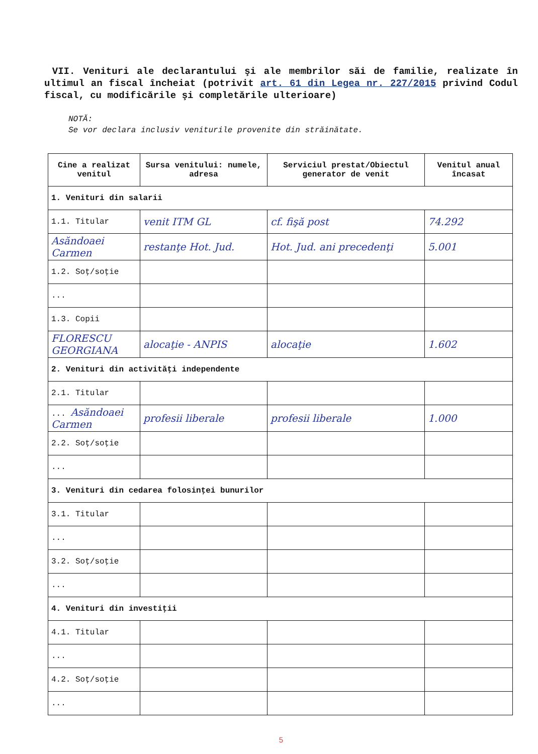VII. Venituri ale declarantului şi ale membrilor săi de familie, realizate în ultimul an fiscal încheiat (potrivit art. 61 din Legea nr. 227/2015 privind Codul fiscal, cu modificările şi completările ulterioare)
NOTĂ:
Se vor declara inclusiv veniturile provenite din străinătate.
| Cine a realizat venitul | Sursa venitului: numele, adresa | Serviciul prestat/Obiectul generator de venit | Venitul anual încasat |
| --- | --- | --- | --- |
| 1. Venituri din salarii | | | |
| 1.1. Titular | venit ITM GL | cf. fişă post | 74.292 |
| Asăndoaei Carmen | restanţe Hot. Jud. | Hot. Jud. ani precedenţi | 5.001 |
| 1.2. Soţ/soţie | | | |
| ... | | | |
| 1.3. Copii | | | |
| FLORESCU GEORGIANA | alocaţie - ANPIS | alocaţie | 1.602 |
| 2. Venituri din activităţi independente | | | |
| 2.1. Titular | | | |
| ... Asăndoaei Carmen | profesii liberale | profesii liberale | 1.000 |
| 2.2. Soţ/soţie | | | |
| ... | | | |
| 3. Venituri din cedarea folosinţei bunurilor | | | |
| 3.1. Titular | | | |
| ... | | | |
| 3.2. Soţ/soţie | | | |
| ... | | | |
| 4. Venituri din investiţii | | | |
| 4.1. Titular | | | |
| ... | | | |
| 4.2. Soţ/soţie | | | |
| ... | | | |
5